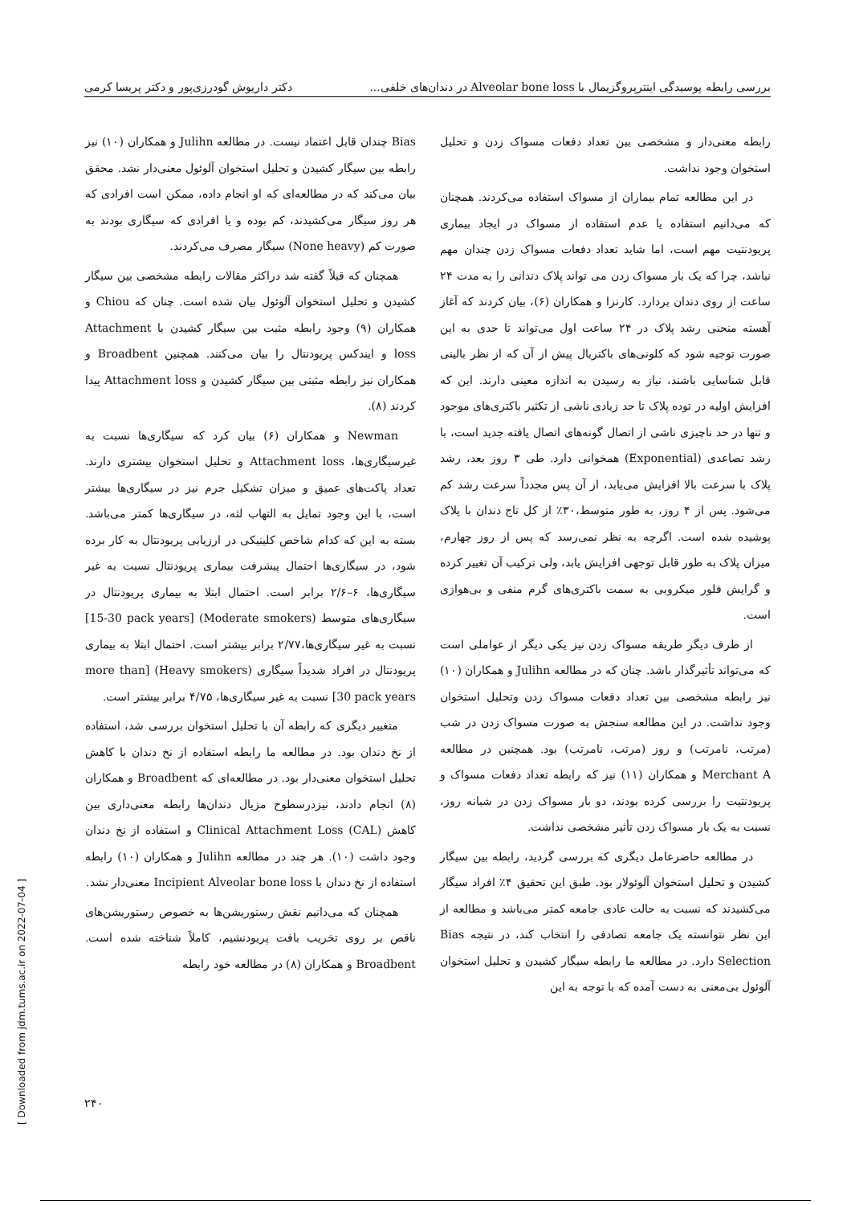بررسی رابطه پوسیدگی اینترپروگزیمال با Alveolar bone loss در دندان‌های خلفی... دکتر داریوش گودرزی‌پور و دکتر پریسا کرمی
رابطه معنی‌دار و مشخصی بین تعداد دفعات مسواک زدن و تحلیل استخوان وجود نداشت.
در این مطالعه تمام بیماران از مسواک استفاده می‌کردند. همچنان که می‌دانیم استفاده یا عدم استفاده از مسواک در ایجاد بیماری پریودنتیت مهم است، اما شاید تعداد دفعات مسواک زدن چندان مهم نباشد، چرا که یک بار مسواک زدن می تواند پلاک دندانی را به مدت ۲۴ ساعت از روی دندان بردارد. کارنزا و همکاران (۶)، بیان کردند که آغاز آهسته منحنی رشد پلاک در ۲۴ ساعت اول می‌تواند تا حدی به این صورت توجیه شود که کلونی‌های باکتریال پیش از آن که از نظر بالینی قابل شناسایی باشند، نیاز به رسیدن به اندازه معینی دارند. این که افزایش اولیه در توده پلاک تا حد زیادی ناشی از تکثیر باکتری‌های موجود و تنها در حد ناچیزی ناشی از اتصال گونه‌های اتصال یافته جدید است، با رشد تصاعدی (Exponential) همخوانی دارد. طی ۳ روز بعد، رشد پلاک با سرعت بالا افزایش می‌یابد، از آن پس مجدداً سرعت رشد کم می‌شود. پس از ۴ روز، به طور متوسط،۳۰٪ از کل تاج دندان با پلاک پوشیده شده است. اگرچه به نظر نمی‌رسد که پس از روز چهارم، میزان پلاک به طور قابل توجهی افزایش یابد، ولی ترکیب آن تغییر کرده و گرایش فلور میکروبی به سمت باکتری‌های گرم منفی و بی‌هوازی است.
از طرف دیگر طریقه مسواک زدن نیز یکی دیگر از عواملی است که می‌تواند تأثیرگذار باشد. چنان که در مطالعه Julihn و همکاران (۱۰) نیز رابطه مشخصی بین تعداد دفعات مسواک زدن وتحلیل استخوان وجود نداشت. در این مطالعه سنجش به صورت مسواک زدن در شب (مرتب، نامرتب) و روز (مرتب، نامرتب) بود. همچنین در مطالعه Merchant A و همکاران (۱۱) نیز که رابطه تعداد دفعات مسواک و پریودنتیت را بررسی کرده بودند، دو بار مسواک زدن در شبانه روز، نسبت به یک بار مسواک زدن تأثیر مشخصی نداشت.
در مطالعه حاضرعامل دیگری که بررسی گردید، رابطه بین سیگار کشیدن و تحلیل استخوان آلوئولار بود. طبق این تحقیق ۴٪ افراد سیگار می‌کشیدند که نسبت به حالت عادی جامعه کمتر می‌باشد و مطالعه از این نظر نتوانسته یک جامعه تصادفی را انتخاب کند، در نتیجه Bias Selection دارد. در مطالعه ما رابطه سیگار کشیدن و تحلیل استخوان آلوئول بی‌معنی به دست آمده که با توجه به این
Bias چندان قابل اعتماد نیست. در مطالعه Julihn و همکاران (۱۰) نیز رابطه بین سیگار کشیدن و تحلیل استخوان آلوئول معنی‌دار نشد. محقق بیان می‌کند که در مطالعه‌ای که او انجام داده، ممکن است افرادی که هر روز سیگار می‌کشیدند، کم بوده و یا افرادی که سیگاری بودند به صورت کم (None heavy) سیگار مصرف می‌کردند.
همچنان که قبلاً گفته شد دراکثر مقالات رابطه مشخصی بین سیگار کشیدن و تحلیل استخوان آلوئول بیان شده است. چنان که Chiou و همکاران (۹) وجود رابطه مثبت بین سیگار کشیدن با Attachment loss و ایندکس پریودنتال را بیان می‌کنند. همچنین Broadbent و همکاران نیز رابطه مثبتی بین سیگار کشیدن و Attachment loss پیدا کردند (۸).
Newman و همکاران (۶) بیان کرد که سیگاری‌ها نسبت به غیرسیگاری‌ها، Attachment loss و تحلیل استخوان بیشتری دارند. تعداد پاکت‌های عمیق و میزان تشکیل جرم نیز در سیگاری‌ها بیشتر است، با این وجود تمایل به التهاب لثه، در سیگاری‌ها کمتر می‌باشد. بسته به این که کدام شاخص کلینیکی در ارزیابی پریودنتال به کار برده شود، در سیگاری‌ها احتمال پیشرفت بیماری پریودنتال نسبت به غیر سیگاری‌ها، ۶–۲/۶ برابر است. احتمال ابتلا به بیماری پریودنتال در سیگاری‌های متوسط (Moderate smokers) [15-30 pack years] نسبت به غیر سیگاری‌ها،۲/۷۷ برابر بیشتر است. احتمال ابتلا به بیماری پریودنتال در افراد شدیداً سیگاری (Heavy smokers) [more than 30 pack years] نسبت به غیر سیگاری‌ها، ۴/۷۵ برابر بیشتر است.
متغییر دیگری که رابطه آن با تحلیل استخوان بررسی شد، استفاده از نخ دندان بود. در مطالعه ما رابطه استفاده از نخ دندان با کاهش تحلیل استخوان معنی‌دار بود. در مطالعه‌ای که Broadbent و همکاران (۸) انجام دادند، نیزدرسطوح مزیال دندان‌ها رابطه معنی‌داری بین کاهش Clinical Attachment Loss (CAL) و استفاده از نخ دندان وجود داشت (۱۰). هر چند در مطالعه Julihn و همکاران (۱۰) رابطه استفاده از نخ دندان با Incipient Alveolar bone loss معنی‌دار نشد.
همچنان که می‌دانیم نقش رستوریشن‌ها به خصوص رستوریشن‌های ناقص بر روی تخریب بافت پریودنشیم، کاملاً شناخته شده است. Broadbent و همکاران (۸) در مطالعه خود رابطه
۲۴۰
[ Downloaded from jdm.tums.ac.ir on 2022-07-04 ]